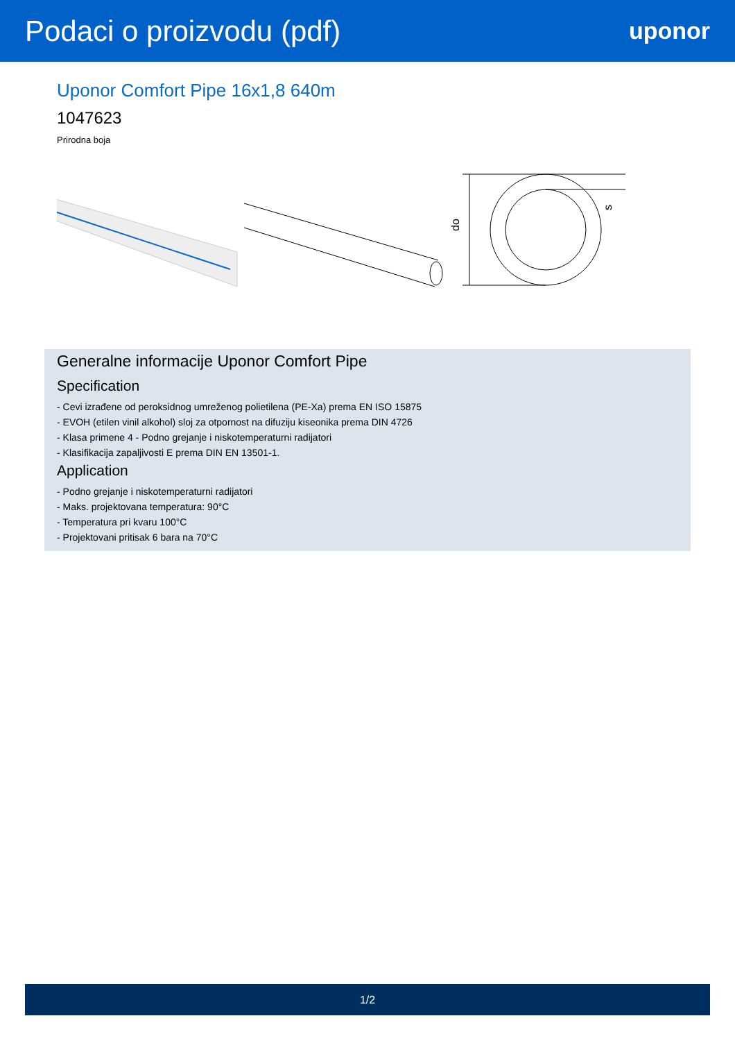Podaci o proizvodu (pdf)
uponor
Uponor Comfort Pipe 16x1,8 640m
1047623
Prirodna boja
do
s
Generalne informacije Uponor Comfort Pipe
Specification
- Cevi izrađene od peroksidnog umreženog polietilena (PE-Xa) prema EN ISO 15875
- EVOH (etilen vinil alkohol) sloj za otpornost na difuziju kiseonika prema DIN 4726
- Klasa primene 4 - Podno grejanje i niskotemperaturni radijatori
- Klasifikacija zapaljivosti E prema DIN EN 13501-1.
Application
- Podno grejanje i niskotemperaturni radijatori
- Maks. projektovana temperatura: 90°C
- Temperatura pri kvaru 100°C
- Projektovani pritisak 6 bara na 70°C
1/2